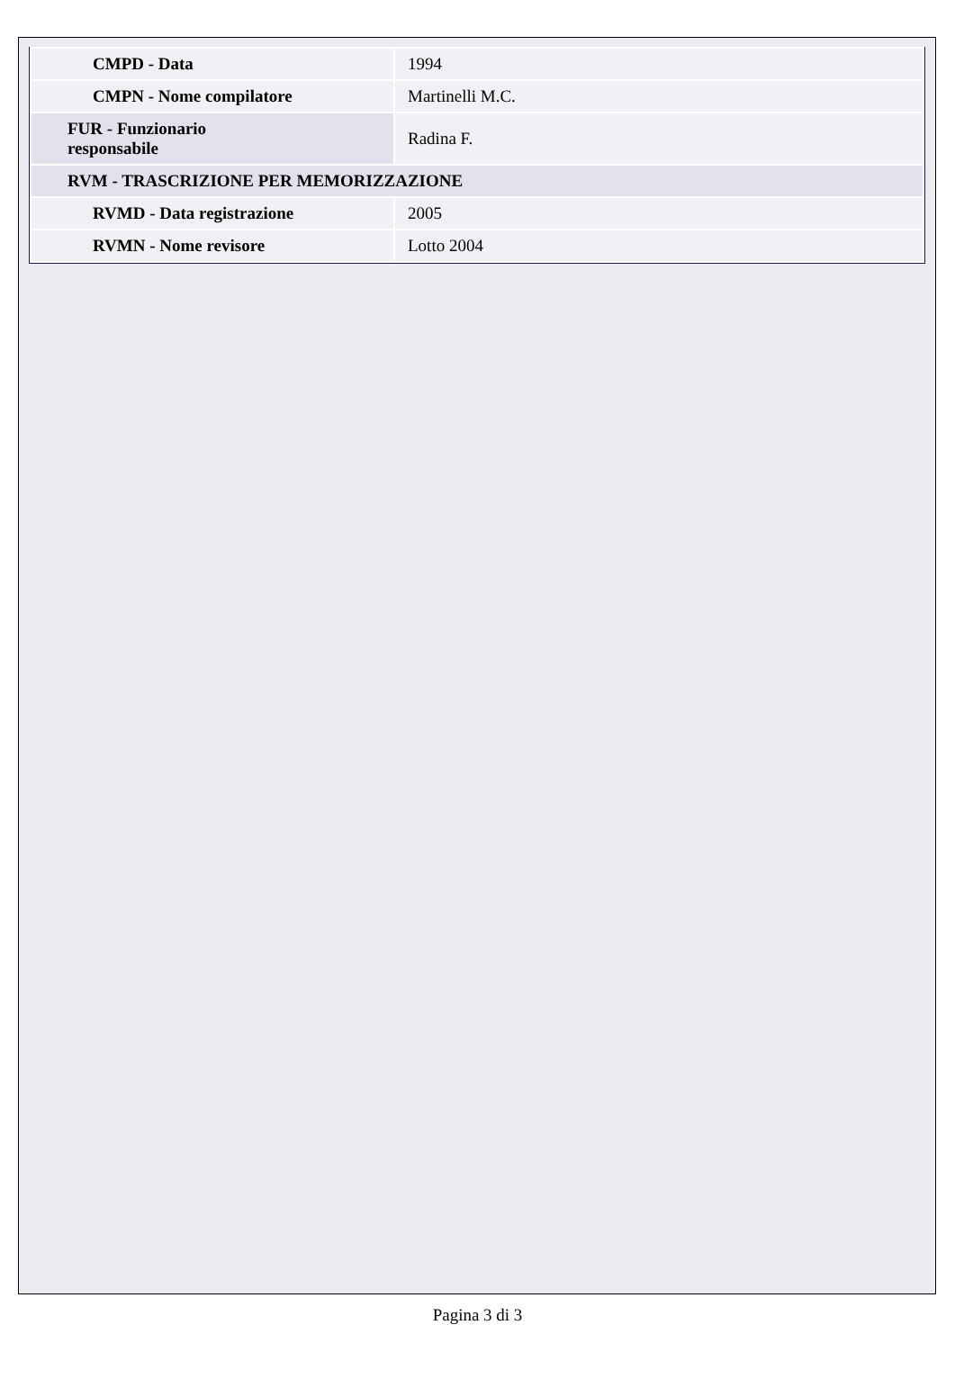| CMPD - Data | 1994 |
| CMPN - Nome compilatore | Martinelli M.C. |
| FUR - Funzionario responsabile | Radina F. |
| RVM - TRASCRIZIONE PER MEMORIZZAZIONE | |
| RVMD - Data registrazione | 2005 |
| RVMN - Nome revisore | Lotto 2004 |
Pagina 3 di 3